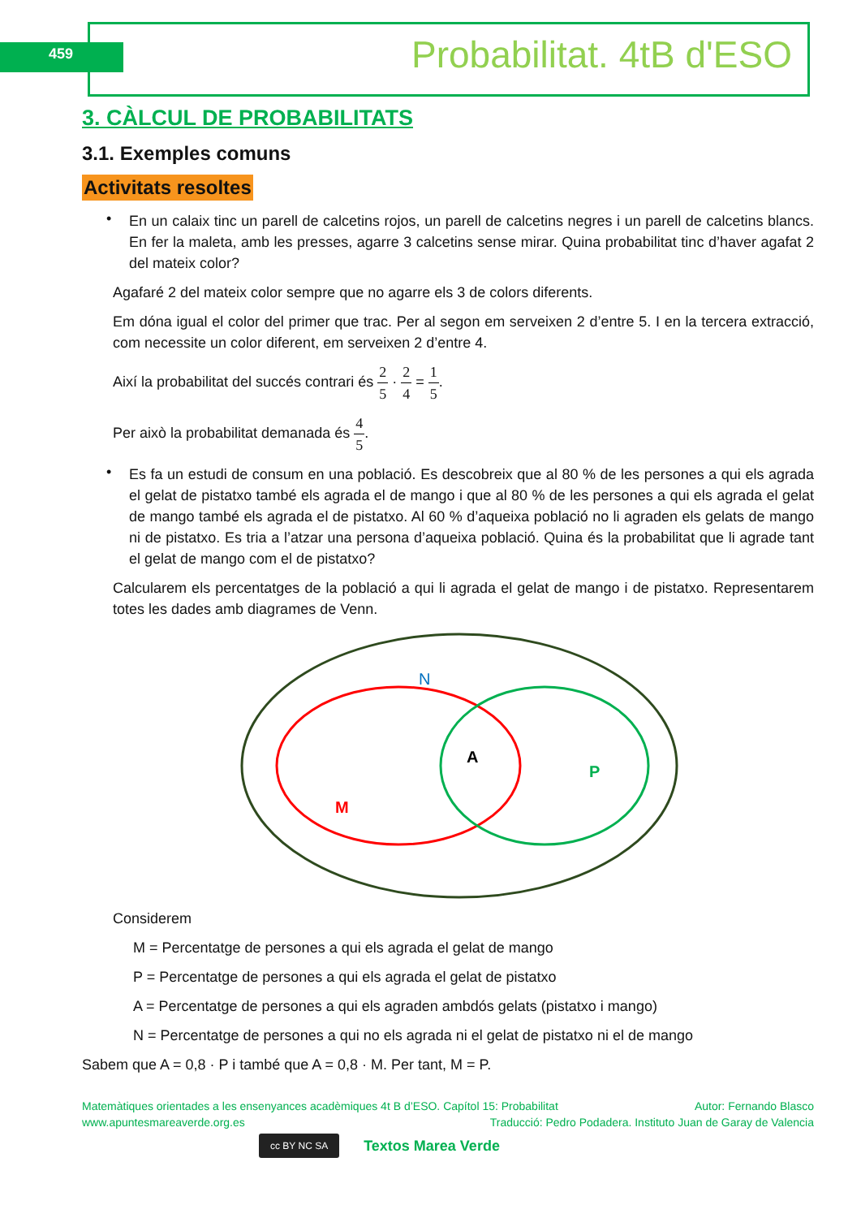459 Probabilitat. 4tB d'ESO
3. CÀLCUL DE PROBABILITATS
3.1. Exemples comuns
Activitats resoltes
•
En un calaix tinc un parell de calcetins rojos, un parell de calcetins negres i un parell de calcetins blancs. En fer la maleta, amb les presses, agarre 3 calcetins sense mirar. Quina probabilitat tinc d’haver agafat 2 del mateix color?
Agafaré 2 del mateix color sempre que no agarre els 3 de colors diferents.
Em dóna igual el color del primer que trac. Per al segon em serveixen 2 d’entre 5. I en la tercera extracció, com necessite un color diferent, em serveixen 2 d’entre 4.
Així la probabilitat del succés contrari és 2 5 · 2 4 = 1 5.
Per això la probabilitat demanada és 4 5.
•
Es fa un estudi de consum en una població. Es descobreix que al 80 % de les persones a qui els agrada el gelat de pistatxo també els agrada el de mango i que al 80 % de les persones a qui els agrada el gelat de mango també els agrada el de pistatxo. Al 60 % d’aqueixa població no li agraden els gelats de mango ni de pistatxo. Es tria a l’atzar una persona d’aqueixa població. Quina és la probabilitat que li agrade tant el gelat de mango com el de pistatxo?
Calcularem els percentatges de la població a qui li agrada el gelat de mango i de pistatxo. Representarem totes les dades amb diagrames de Venn.
N
A
P
M
Considerem
M = Percentatge de persones a qui els agrada el gelat de mango
P = Percentatge de persones a qui els agrada el gelat de pistatxo
A = Percentatge de persones a qui els agraden ambdós gelats (pistatxo i mango)
N = Percentatge de persones a qui no els agrada ni el gelat de pistatxo ni el de mango
Sabem que A = 0,8 · P i també que A = 0,8 · M. Per tant, M = P.
Matemàtiques orientades a les ensenyances acadèmiques 4t B d’ESO. Capítol 15: Probabilitat Autor: Fernando Blasco
www.apuntesmareaverde.org.es Traducció: Pedro Podadera. Instituto Juan de Garay de Valencia
cc BY NC SA
Textos Marea Verde